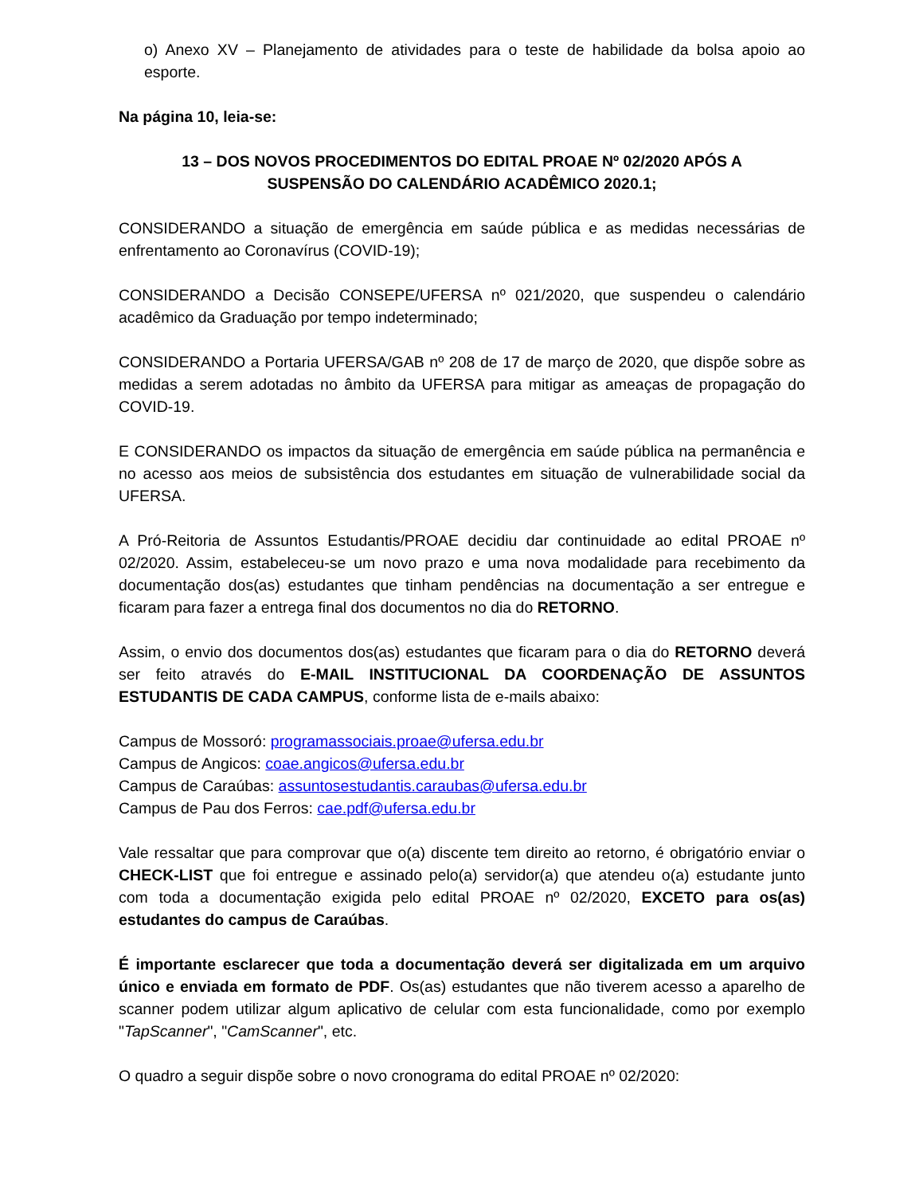o) Anexo XV – Planejamento de atividades para o teste de habilidade da bolsa apoio ao esporte.
Na página 10, leia-se:
13 – DOS NOVOS PROCEDIMENTOS DO EDITAL PROAE Nº 02/2020 APÓS A SUSPENSÃO DO CALENDÁRIO ACADÊMICO 2020.1;
CONSIDERANDO a situação de emergência em saúde pública e as medidas necessárias de enfrentamento ao Coronavírus (COVID-19);
CONSIDERANDO a Decisão CONSEPE/UFERSA nº 021/2020, que suspendeu o calendário acadêmico da Graduação por tempo indeterminado;
CONSIDERANDO a Portaria UFERSA/GAB nº 208 de 17 de março de 2020, que dispõe sobre as medidas a serem adotadas no âmbito da UFERSA para mitigar as ameaças de propagação do COVID-19.
E CONSIDERANDO os impactos da situação de emergência em saúde pública na permanência e no acesso aos meios de subsistência dos estudantes em situação de vulnerabilidade social da UFERSA.
A Pró-Reitoria de Assuntos Estudantis/PROAE decidiu dar continuidade ao edital PROAE nº 02/2020. Assim, estabeleceu-se um novo prazo e uma nova modalidade para recebimento da documentação dos(as) estudantes que tinham pendências na documentação a ser entregue e ficaram para fazer a entrega final dos documentos no dia do RETORNO.
Assim, o envio dos documentos dos(as) estudantes que ficaram para o dia do RETORNO deverá ser feito através do E-MAIL INSTITUCIONAL DA COORDENAÇÃO DE ASSUNTOS ESTUDANTIS DE CADA CAMPUS, conforme lista de e-mails abaixo:
Campus de Mossoró: programassociais.proae@ufersa.edu.br
Campus de Angicos: coae.angicos@ufersa.edu.br
Campus de Caraúbas: assuntosestudantis.caraubas@ufersa.edu.br
Campus de Pau dos Ferros: cae.pdf@ufersa.edu.br
Vale ressaltar que para comprovar que o(a) discente tem direito ao retorno, é obrigatório enviar o CHECK-LIST que foi entregue e assinado pelo(a) servidor(a) que atendeu o(a) estudante junto com toda a documentação exigida pelo edital PROAE nº 02/2020, EXCETO para os(as) estudantes do campus de Caraúbas.
É importante esclarecer que toda a documentação deverá ser digitalizada em um arquivo único e enviada em formato de PDF. Os(as) estudantes que não tiverem acesso a aparelho de scanner podem utilizar algum aplicativo de celular com esta funcionalidade, como por exemplo "TapScanner", "CamScanner", etc.
O quadro a seguir dispõe sobre o novo cronograma do edital PROAE nº 02/2020: